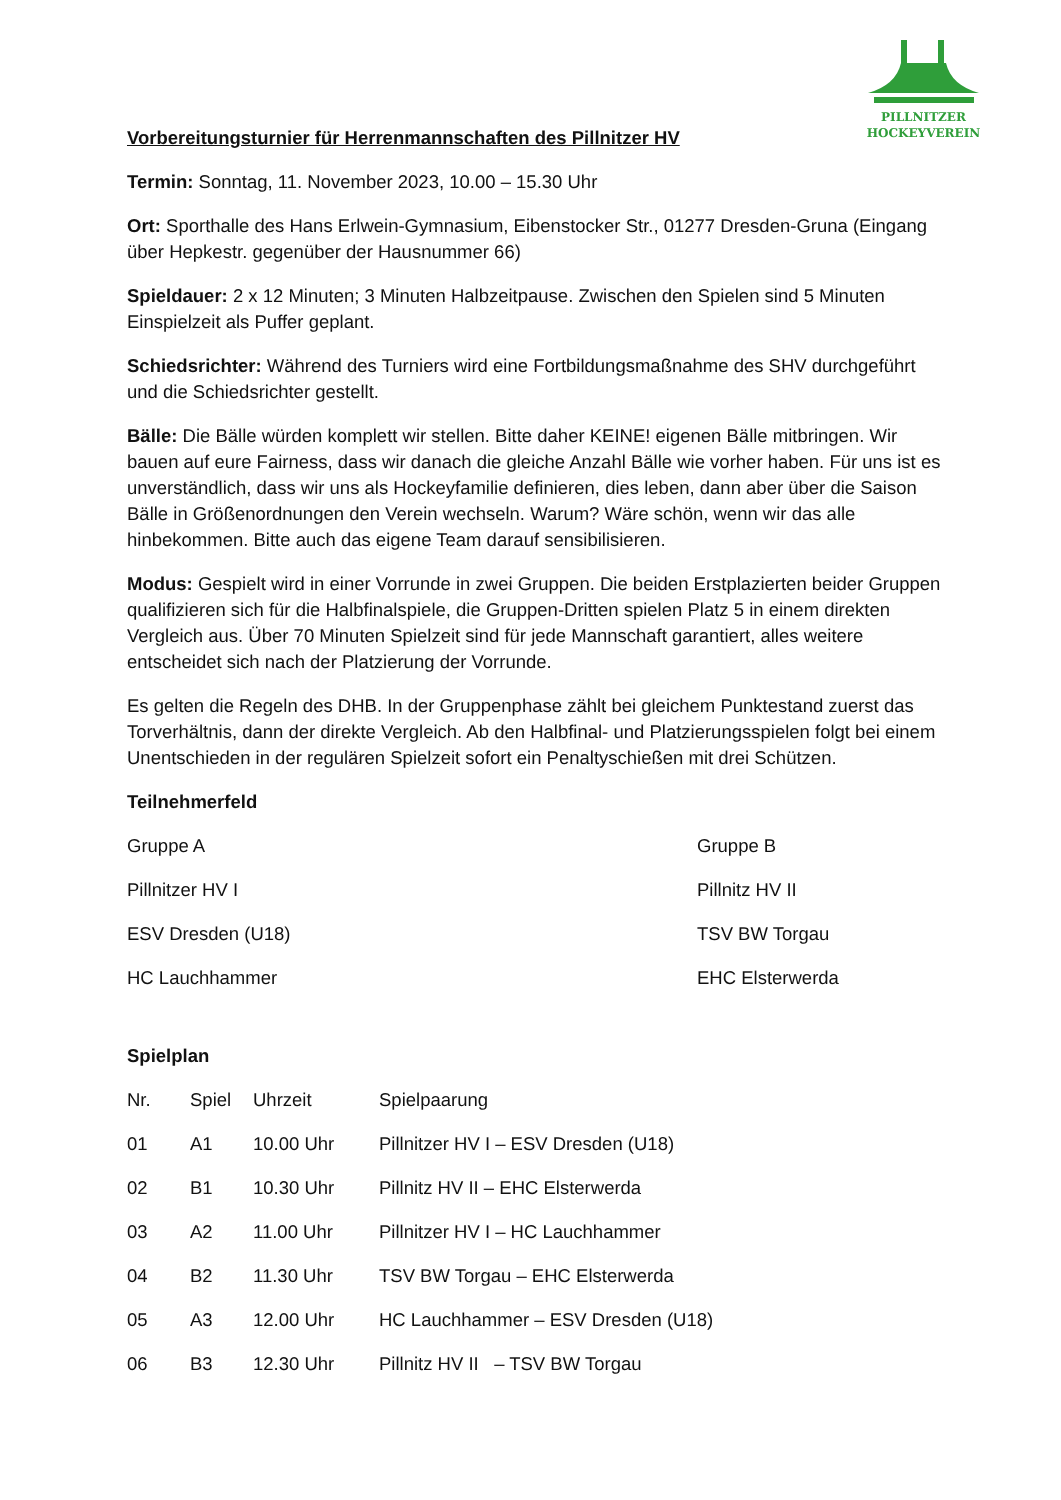PILLNITZER
HOCKEYVEREIN
Vorbereitungsturnier für Herrenmannschaften des Pillnitzer HV
Termin: Sonntag, 11. November 2023, 10.00 – 15.30 Uhr
Ort: Sporthalle des Hans Erlwein-Gymnasium, Eibenstocker Str., 01277 Dresden-Gruna (Eingang über Hepkestr. gegenüber der Hausnummer 66)
Spieldauer: 2 x 12 Minuten; 3 Minuten Halbzeitpause. Zwischen den Spielen sind 5 Minuten Einspielzeit als Puffer geplant.
Schiedsrichter: Während des Turniers wird eine Fortbildungsmaßnahme des SHV durchgeführt und die Schiedsrichter gestellt.
Bälle: Die Bälle würden komplett wir stellen. Bitte daher KEINE! eigenen Bälle mitbringen. Wir bauen auf eure Fairness, dass wir danach die gleiche Anzahl Bälle wie vorher haben. Für uns ist es unverständlich, dass wir uns als Hockeyfamilie definieren, dies leben, dann aber über die Saison Bälle in Größenordnungen den Verein wechseln. Warum? Wäre schön, wenn wir das alle hinbekommen. Bitte auch das eigene Team darauf sensibilisieren.
Modus: Gespielt wird in einer Vorrunde in zwei Gruppen. Die beiden Erstplazierten beider Gruppen qualifizieren sich für die Halbfinalspiele, die Gruppen-Dritten spielen Platz 5 in einem direkten Vergleich aus. Über 70 Minuten Spielzeit sind für jede Mannschaft garantiert, alles weitere entscheidet sich nach der Platzierung der Vorrunde.
Es gelten die Regeln des DHB. In der Gruppenphase zählt bei gleichem Punktestand zuerst das Torverhältnis, dann der direkte Vergleich. Ab den Halbfinal- und Platzierungsspielen folgt bei einem Unentschieden in der regulären Spielzeit sofort ein Penaltyschießen mit drei Schützen.
Teilnehmerfeld
| Gruppe A | Gruppe B |
| Pillnitzer HV I | Pillnitz HV II |
| ESV Dresden (U18) | TSV BW Torgau |
| HC Lauchhammer | EHC Elsterwerda |
Spielplan
| Nr. | Spiel | Uhrzeit | Spielpaarung |
| 01 | A1 | 10.00 Uhr | Pillnitzer HV I – ESV Dresden (U18) |
| 02 | B1 | 10.30 Uhr | Pillnitz HV II – EHC Elsterwerda |
| 03 | A2 | 11.00 Uhr | Pillnitzer HV I – HC Lauchhammer |
| 04 | B2 | 11.30 Uhr | TSV BW Torgau – EHC Elsterwerda |
| 05 | A3 | 12.00 Uhr | HC Lauchhammer – ESV Dresden (U18) |
| 06 | B3 | 12.30 Uhr | Pillnitz HV II – TSV BW Torgau |